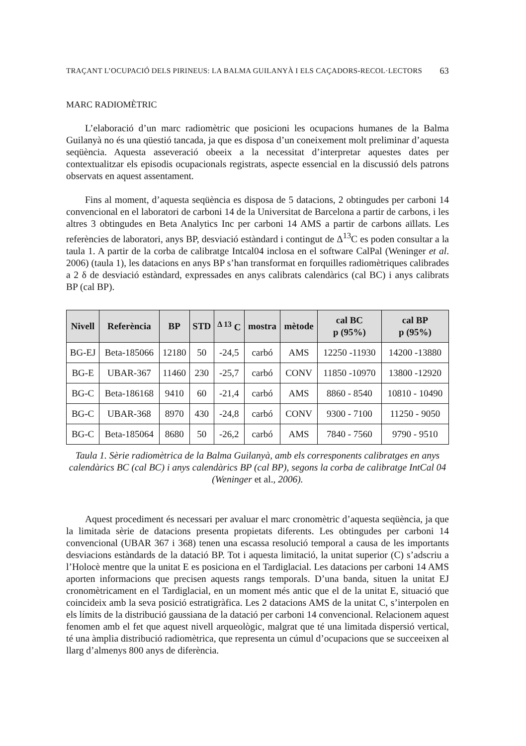TRAÇANT L’OCUPACIÓ DELS PIRINEUS: LA BALMA GUILANYÀ I ELS CAÇADORS-RECOL·LECTORS 63
MARC RADIOMÈTRIC
L’elaboració d’un marc radiomètric que posicioni les ocupacions humanes de la Balma Guilanyà no és una qüestió tancada, ja que es disposa d’un coneixement molt preliminar d’aquesta seqüència. Aquesta asseveració obeeix a la necessitat d’interpretar aquestes dates per contextualitzar els episodis ocupacionals registrats, aspecte essencial en la discussió dels patrons observats en aquest assentament.
Fins al moment, d’aquesta seqüència es disposa de 5 datacions, 2 obtingudes per carboni 14 convencional en el laboratori de carboni 14 de la Universitat de Barcelona a partir de carbons, i les altres 3 obtingudes en Beta Analytics Inc per carboni 14 AMS a partir de carbons aïllats. Les referències de laboratori, anys BP, desviació estàndard i contingut de Δ<sup>13</sup>C es poden consultar a la taula 1. A partir de la corba de calibratge Intcal04 inclosa en el software CalPal (Weninger et al. 2006) (taula 1), les datacions en anys BP s’han transformat en forquilles radiomètriques calibrades a 2 δ de desviació estàndard, expressades en anys calibrats calendàrics (cal BC) i anys calibrats BP (cal BP).
| Nivell | Referència | BP | STD | <sup>Δ 13</sup> C | mostra | mètode | cal BC p (95%) | cal BP p (95%) |
| --- | --- | --- | --- | --- | --- | --- | --- | --- |
| BG-EJ | Beta-185066 | 12180 | 50 | -24,5 | carbó | AMS | 12250 -11930 | 14200 -13880 |
| BG-E | UBAR-367 | 11460 | 230 | -25,7 | carbó | CONV | 11850 -10970 | 13800 -12920 |
| BG-C | Beta-186168 | 9410 | 60 | -21,4 | carbó | AMS | 8860 - 8540 | 10810 - 10490 |
| BG-C | UBAR-368 | 8970 | 430 | -24,8 | carbó | CONV | 9300 - 7100 | 11250 - 9050 |
| BG-C | Beta-185064 | 8680 | 50 | -26,2 | carbó | AMS | 7840 - 7560 | 9790 - 9510 |
Taula 1. Sèrie radiomètrica de la Balma Guilanyà, amb els corresponents calibratges en anys calendàrics BC (cal BC) i anys calendàrics BP (cal BP), segons la corba de calibratge IntCal 04 (Weninger et al., 2006).
Aquest procediment és necessari per avaluar el marc cronomètric d’aquesta seqüència, ja que la limitada sèrie de datacions presenta propietats diferents. Les obtingudes per carboni 14 convencional (UBAR 367 i 368) tenen una escassa resolució temporal a causa de les importants desviacions estàndards de la datació BP. Tot i aquesta limitació, la unitat superior (C) s’adscriu a l’Holocè mentre que la unitat E es posiciona en el Tardiglacial. Les datacions per carboni 14 AMS aporten informacions que precisen aquests rangs temporals. D’una banda, situen la unitat EJ cronomètricament en el Tardiglacial, en un moment més antic que el de la unitat E, situació que coincideix amb la seva posició estratigràfica. Les 2 datacions AMS de la unitat C, s’interpolen en els límits de la distribució gaussiana de la datació per carboni 14 convencional. Relacionem aquest fenomen amb el fet que aquest nivell arqueològic, malgrat que té una limitada dispersió vertical, té una àmplia distribució radiomètrica, que representa un cúmul d’ocupacions que se succeeixen al llarg d’almenys 800 anys de diferència.